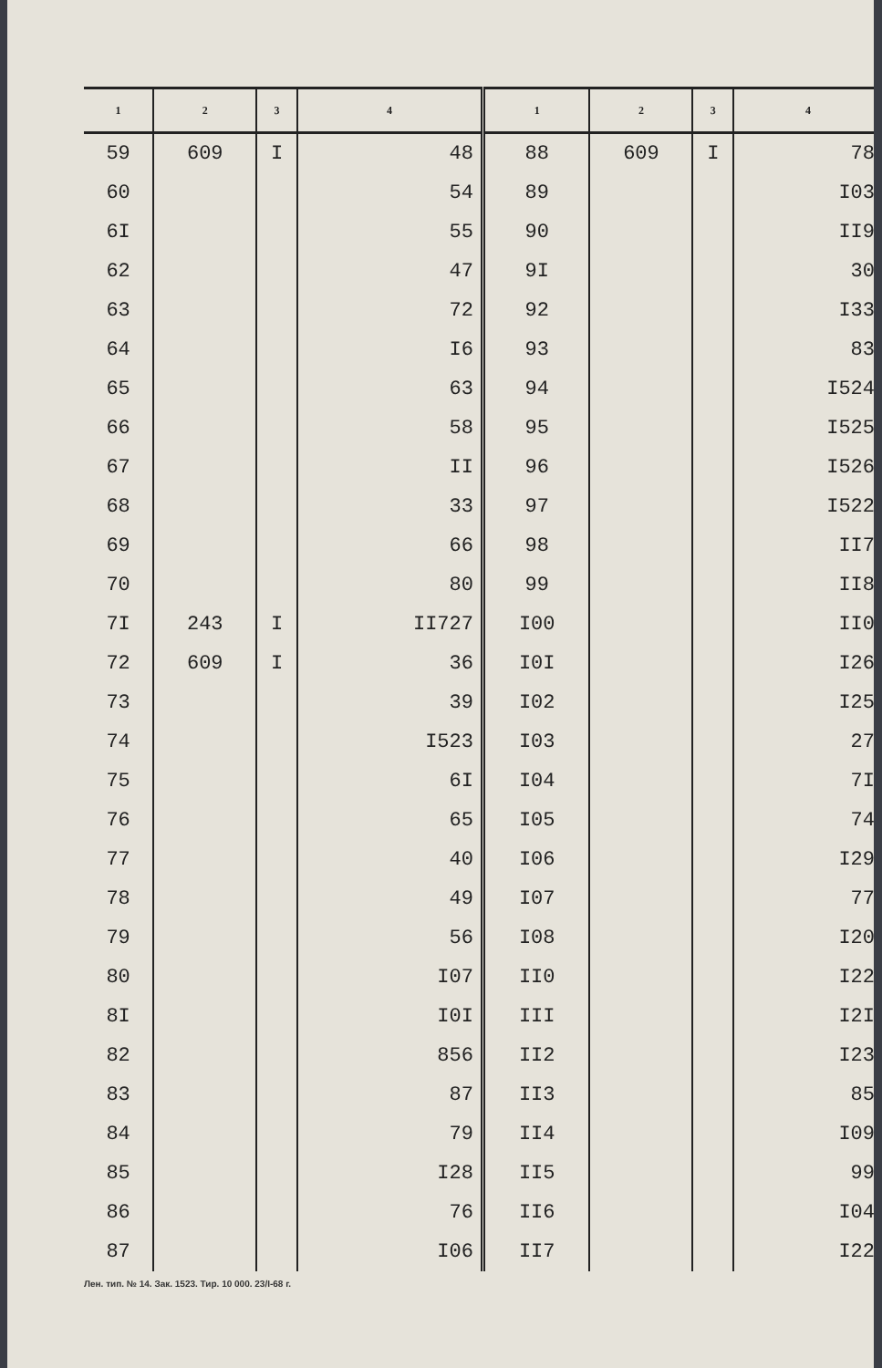| 1 | 2 | 3 | 4 | 1 | 2 | 3 | 4 |
| --- | --- | --- | --- | --- | --- | --- | --- |
| 59 | 609 | I | 48 | 88 | 609 | I | 78 |
| 60 | | | 54 | 89 | | | I03 |
| 6I | | | 55 | 90 | | | II9 |
| 62 | | | 47 | 9I | | | 30 |
| 63 | | | 72 | 92 | | | I33 |
| 64 | | | I6 | 93 | | | 83 |
| 65 | | | 63 | 94 | | | I524 |
| 66 | | | 58 | 95 | | | I525 |
| 67 | | | II | 96 | | | I526 |
| 68 | | | 33 | 97 | | | I522 |
| 69 | | | 66 | 98 | | | II7 |
| 70 | | | 80 | 99 | | | II8 |
| 7I | 243 | I | II727 | I00 | | | II0 |
| 72 | 609 | I | 36 | I0I | | | I26 |
| 73 | | | 39 | I02 | | | I25 |
| 74 | | | I523 | I03 | | | 27 |
| 75 | | | 6I | I04 | | | 7I |
| 76 | | | 65 | I05 | | | 74 |
| 77 | | | 40 | I06 | | | I29 |
| 78 | | | 49 | I07 | | | 77 |
| 79 | | | 56 | I08 | | | I20 |
| 80 | | | I07 | II0 | | | I22 |
| 8I | | | I0I | III | | | I2I |
| 82 | | | 856 | II2 | | | I23 |
| 83 | | | 87 | II3 | | | 85 |
| 84 | | | 79 | II4 | | | I09 |
| 85 | | | I28 | II5 | | | 99 |
| 86 | | | 76 | II6 | | | I04 |
| 87 | | | I06 | II7 | | | I22 |
Лен. тип. № 14. Зак. 1523. Тир. 10 000. 23/I-68 г.